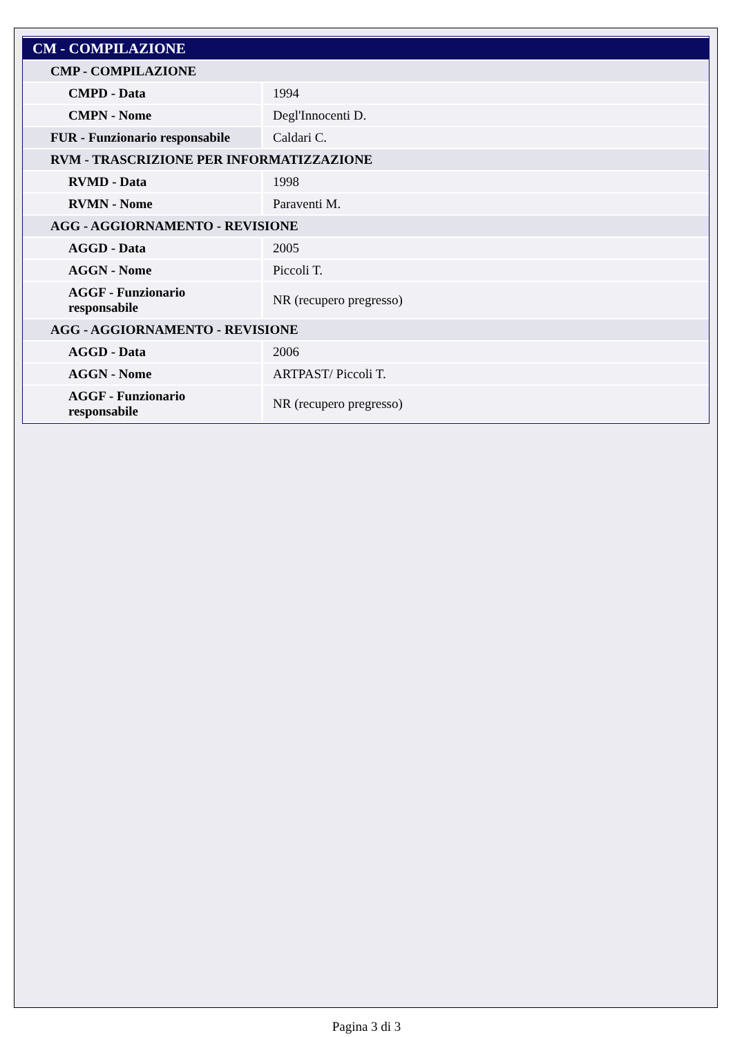| CM - COMPILAZIONE | |
| --- | --- |
| CMP - COMPILAZIONE | |
| CMPD - Data | 1994 |
| CMPN - Nome | Degl'Innocenti D. |
| FUR - Funzionario responsabile | Caldari C. |
| RVM - TRASCRIZIONE PER INFORMATIZZAZIONE | |
| RVMD - Data | 1998 |
| RVMN - Nome | Paraventi M. |
| AGG - AGGIORNAMENTO - REVISIONE | |
| AGGD - Data | 2005 |
| AGGN - Nome | Piccoli T. |
| AGGF - Funzionario responsabile | NR (recupero pregresso) |
| AGG - AGGIORNAMENTO - REVISIONE | |
| AGGD - Data | 2006 |
| AGGN - Nome | ARTPAST/ Piccoli T. |
| AGGF - Funzionario responsabile | NR (recupero pregresso) |
Pagina 3 di 3